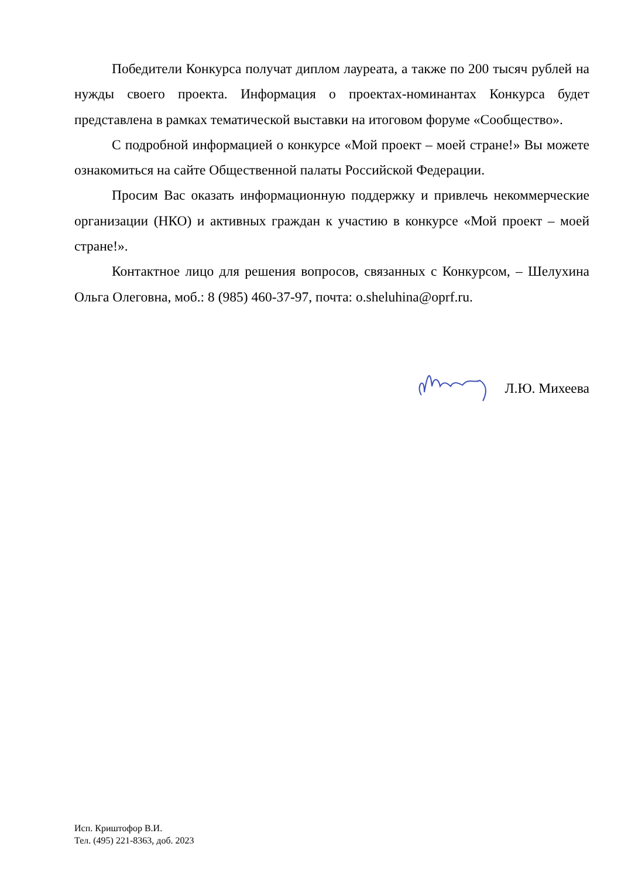Победители Конкурса получат диплом лауреата, а также по 200 тысяч рублей на нужды своего проекта. Информация о проектах-номинантах Конкурса будет представлена в рамках тематической выставки на итоговом форуме «Сообщество».
С подробной информацией о конкурсе «Мой проект – моей стране!» Вы можете ознакомиться на сайте Общественной палаты Российской Федерации.
Просим Вас оказать информационную поддержку и привлечь некоммерческие организации (НКО) и активных граждан к участию в конкурсе «Мой проект – моей стране!».
Контактное лицо для решения вопросов, связанных с Конкурсом, – Шелухина Ольга Олеговна, моб.: 8 (985) 460-37-97, почта: o.sheluhina@oprf.ru.
Л.Ю. Михеева
Исп. Криштофор В.И.
Тел. (495) 221-8363, доб. 2023